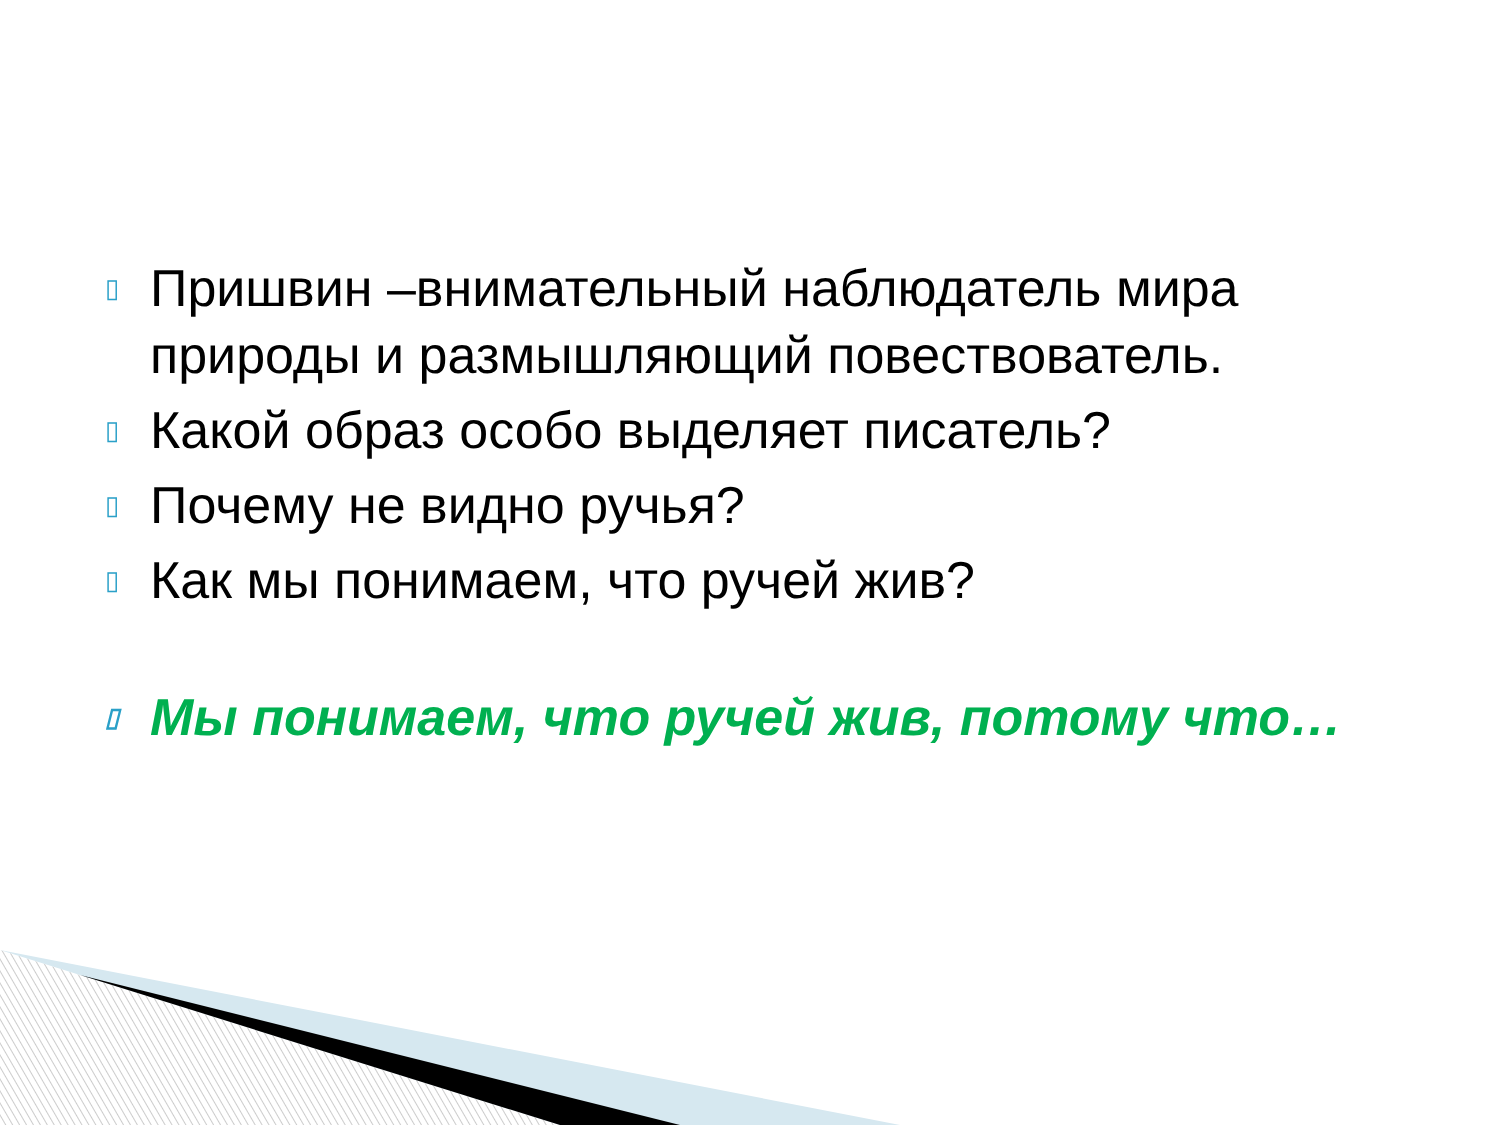▯ Пришвин –внимательный наблюдатель мира природы и размышляющий повествователь.
▯ Какой образ особо выделяет писатель?
▯ Почему не видно ручья?
▯ Как мы понимаем, что ручей жив?
▯ Мы понимаем, что ручей жив, потому что…